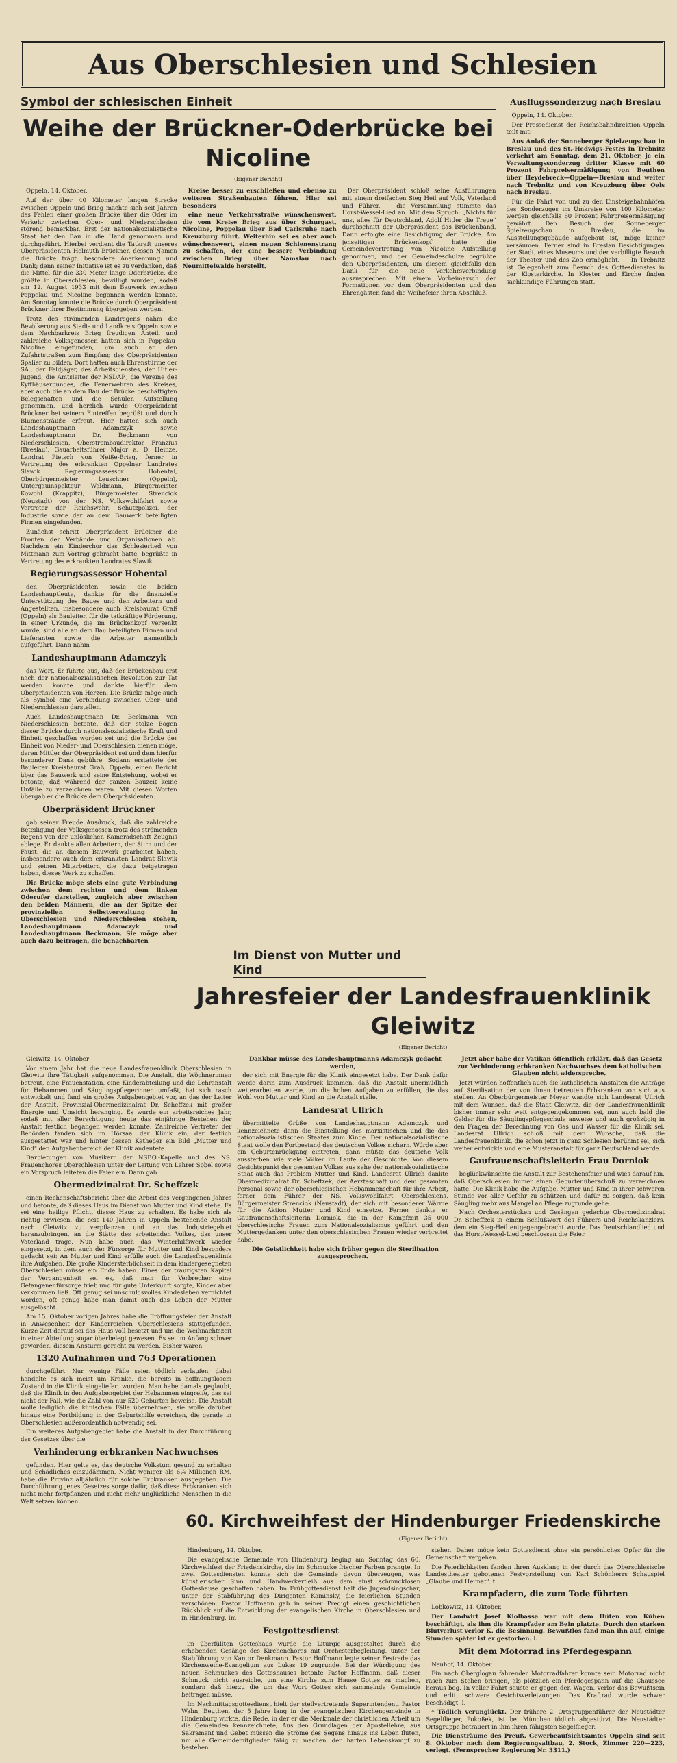Aus Oberschlesien und Schlesien
Symbol der schlesischen Einheit
Weihe der Brückner-Oderbrücke bei Nicoline
(Eigener Bericht)
Oppeln, 14. Oktober.
Auf der über 40 Kilometer langen Strecke zwischen Oppeln und Brieg machte sich seit Jahren das Fehlen einer großen Brücke über die Oder im Verkehr zwischen Ober- und Niederschlesien störend bemerkbar. Erst der nationalsozialistische Staat hat den Bau in die Hand genommen und durchgeführt. Hierbei verdient die Tatkraft unseres Oberpräsidenten Helmuth Brückner, dessen Namen die Brücke trägt, besondere Anerkennung und Dank; denn seiner Initiative ist es zu verdanken, daß die Mittel für die 330 Meter lange Oderbrücke, die größte in Oberschlesien, bewilligt wurden, sodaß am 12. August 1933 mit dem Bauwerk zwischen Poppelau und Nicoline begonnen werden konnte. Am Sonntag konnte die Brücke durch Oberpräsident Brückner ihrer Bestimmung übergeben werden.
Trotz des strömenden Landregens nahm die Bevölkerung aus Stadt- und Landkreis Oppeln sowie dem Nachbarkreis Brieg freudigen Anteil, und zahlreiche Volksgenossen hatten sich in Poppelau-Nicoline eingefunden, um auch an den Zufahrtstraßen zum Empfang des Oberpräsidenten Spalier zu bilden. Dort hatten auch Ehrenstürme der SA., der Feldjäger, des Arbeitsdienstes, der Hitler-Jugend, die Amtsleiter der NSDAP., die Vereine des Kyffhäuserbundes, die Feuerwehren des Kreises, aber auch die an dem Bau der Brücke beschäftigten Belegschaften und die Schulen Aufstellung genommen, und herzlich wurde Oberpräsident Brückner bei seinem Eintreffen begrüßt und durch Blumensträuße erfreut. Hier hatten sich auch Landeshauptmann Adamczyk sowie Landeshauptmann Dr. Beckmann von Niederschlesien, Oberstrombaudirektor Franzius (Breslau), Gauarbeitsführer Major a. D. Heinze, Landrat Pietsch von Neiße-Brieg, ferner in Vertretung des erkrankten Oppelner Landrates Slawik Regierungsassessor Hohental, Oberbürgermeister Leuschner (Oppeln), Untergauinspekteur Waldmann, Bürgermeister Kowohl (Krappitz), Bürgermeister Strenciok (Neustadt) von der NS. Volkswohlfahrt sowie Vertreter der Reichswehr, Schutzpolizei, der Industrie sowie der an dem Bauwerk beteiligten Firmen eingefunden.
Zunächst schritt Oberpräsident Brückner die Fronten der Verbände und Organisationen ab. Nachdem ein Kinderchor das Schlesierlied von Mittmann zum Vortrag gebracht hatte, begrüßte in Vertretung des erkrankten Landrates Slawik
Regierungsassessor Hohental
den Oberpräsidenten sowie die beiden Landeshauptleute, dankte für die finanzielle Unterstützung des Baues und den Arbeitern und Angestellten, insbesondere auch Kreisbaurat Graß (Oppeln) als Bauleiter, für die tatkräftige Förderung. In einer Urkunde, die im Brückenkopf versenkt wurde, sind alle an dem Bau beteiligten Firmen und Lieferanten sowie die Arbeiter namentlich aufgeführt. Dann nahm
Landeshauptmann Adamczyk
das Wort. Er führte aus, daß der Brückenbau erst nach der nationalsozialistischen Revolution zur Tat werden konnte und dankte hierfür dem Oberpräsidenten von Herzen. Die Brücke möge auch als Symbol eine Verbindung zwischen Ober- und Niederschlesien darstellen.
Auch Landeshauptmann Dr. Beckmann von Niederschlesien betonte, daß der stolze Bogen dieser Brücke durch nationalsozialistische Kraft und Einheit geschaffen worden sei und die Brücke der Einheit von Nieder- und Oberschlesien dienen möge, deren Mittler der Oberpräsident sei und dem hierfür besonderer Dank gebühre. Sodann erstattete der Bauleiter Kreisbaurat Graß, Oppeln, einen Bericht über das Bauwerk und seine Entstehung, wobei er betonte, daß während der ganzen Bauzeit keine Unfälle zu verzeichnen waren. Mit diesen Worten übergab er die Brücke dem Oberpräsidenten.
Oberpräsident Brückner
gab seiner Freude Ausdruck, daß die zahlreiche Beteiligung der Volksgenossen trotz des strömenden Regens von der unlöslichen Kameradschaft Zeugnis ablege. Er dankte allen Arbeitern, der Stirn und der Faust, die an diesem Bauwerk gearbeitet haben, insbesondere auch dem erkrankten Landrat Slawik und seinen Mitarbeitern, die dazu beigetragen haben, dieses Werk zu schaffen.
Die Brücke möge stets eine gute Verbindung zwischen dem rechten und dem linken Oderufer darstellen, zugleich aber zwischen den beiden Männern, die an der Spitze der provinziellen Selbstverwaltung in Oberschlesien und Niederschlesien stehen, Landeshauptmann Adamczyk und Landeshauptmann Beckmann. Sie möge aber auch dazu beitragen, die benachbarten
Kreise besser zu erschließen und ebenso zu weiteren Straßenbauten führen. Hier sei besonders
eine neue Verkehrsstraße wünschenswert, die vom Kreise Brieg aus über Schurgast, Nicoline, Poppelau über Bad Carlsruhe nach Kreuzburg führt. Weiterhin sei es aber auch wünschenswert, einen neuen Schienenstrang zu schaffen, der eine bessere Verbindung zwischen Brieg über Namslau nach Neumittelwalde herstellt.
Der Oberpräsident schloß seine Ausführungen mit einem dreifachen Sieg Heil auf Volk, Vaterland und Führer, — die Versammlung stimmte das Horst-Wessel-Lied an. Mit dem Spruch: „Nichts für uns, alles für Deutschland, Adolf Hitler die Treue" durchschnitt der Oberpräsident das Brückenband. Dann erfolgte eine Besichtigung der Brücke. Am jenseitigen Brückenkopf hatte die Gemeindevertretung von Nicoline Aufstellung genommen, und der Gemeindeschulze begrüßte den Oberpräsidenten, um diesem gleichfalls den Dank für die neue Verkehrsverbindung auszusprechen. Mit einem Vorbeimarsch der Formationen vor dem Oberpräsidenten und den Ehrengästen fand die Weihefeier ihren Abschluß.
Ausflugssonderzug nach Breslau
Oppeln, 14. Oktober.
Der Pressedienst der Reichsbahndirektion Oppeln teilt mit:
Aus Anlaß der Sonneberger Spielzeugschau in Breslau und des St.-Hedwigs-Festes in Trebnitz verkehrt am Sonntag, dem 21. Oktober, je ein Verwaltungssonderzug dritter Klasse mit 60 Prozent Fahrpreisermäßigung von Beuthen über Heydebreck—Oppeln—Breslau und weiter nach Trebnitz und von Kreuzburg über Oels nach Breslau.
Für die Fahrt von und zu den Einsteigebahnhöfen des Sonderzuges im Umkreise von 100 Kilometer werden gleichfalls 60 Prozent Fahrpreisermäßigung gewährt. Den Besuch der Sonneberger Spielzeugschau in Breslau, die im Ausstellungsgebäude aufgebaut ist, möge keiner versäumen. Ferner sind in Breslau Besichtigungen der Stadt, eines Museums und der verbilligte Besuch der Theater und des Zoo ermöglicht. — In Trebnitz ist Gelegenheit zum Besuch des Gottesdienstes in der Klosterkirche. In Kloster und Kirche finden sachkundige Führungen statt.
Im Dienst von Mutter und Kind
Jahresfeier der Landesfrauenklinik Gleiwitz
(Eigener Bericht)
Gleiwitz, 14. Oktober
Vor einem Jahr hat die neue Landesfrauenklinik Oberschlesien in Gleiwitz ihre Tätigkeit aufgenommen. Die Anstalt, die Wöchnerinnen betreut, eine Frauenstation, eine Kinderabteilung und die Lehranstalt für Hebammen und Säuglingspflegerinnen umfaßt, hat sich rasch entwickelt und fand ein großes Aufgabengebiet vor, an das der Leiter der Anstalt, Provinzial-Obermedizinalrat Dr. Scheffzek mit großer Energie und Umsicht heranging. Es wurde ein arbeitsreiches Jahr, sodaß mit aller Berechtigung heute das einjährige Bestehen der Anstalt festlich begangen werden konnte. Zahlreiche Vertreter der Behörden fanden sich im Hörsaal der Klinik ein, der festlich ausgestattet war und hinter dessen Katheder ein Bild „Mutter und Kind" den Aufgabenbereich der Klinik andeutete.
Darbietungen von Musikern der NSBO.-Kapelle und des NS. Frauenchores Oberschlesien unter der Leitung von Lehrer Sobel sowie ein Vorspruch leiteten die Feier ein. Dann gab
Obermedizinalrat Dr. Scheffzek
einen Rechenschaftsbericht über die Arbeit des vergangenen Jahres und betonte, daß dieses Haus im Dienst von Mutter und Kind stehe. Es sei eine heilige Pflicht, dieses Haus zu erhalten. Es habe sich als richtig erwiesen, die seit 140 Jahren in Oppeln bestehende Anstalt nach Gleiwitz zu verpflanzen und an das Industriegebiet heranzubringen, an die Stätte des arbeitenden Volkes, das unser Vaterland trage. Nun habe auch das Winterhilfswerk wieder eingesetzt, in dem auch der Fürsorge für Mutter und Kind besonders gedacht sei: An Mutter und Kind erfülle auch die Landesfrauenklinik ihre Aufgaben. Die große Kindersterblichkeit in dem kindergesegneten Oberschlesien müsse ein Ende haben. Eines der traurigsten Kapitel der Vergangenheit sei es, daß man für Verbrecher eine Gefangenenfürsorge trieb und für gute Unterkunft sorgte, Kinder aber verkommen ließ. Oft genug sei unschuldsvolles Kindesleben vernichtet worden, oft genug habe man damit auch das Leben der Mutter ausgelöscht.
Am 15. Oktober vorigen Jahres habe die Eröffnungsfeier der Anstalt in Anwesenheit der Kinderreichen Oberschlesiens stattgefunden. Kurze Zeit darauf sei das Haus voll besetzt und um die Weihnachtszeit in einer Abteilung sogar überbelegt gewesen. Es sei im Anfang schwer geworden, diesem Ansturm gerecht zu werden. Bisher waren
1320 Aufnahmen und 763 Operationen
durchgeführt. Nur wenige Fälle seien tödlich verlaufen; dabei handelte es sich meist um Kranke, die bereits in hoffnungslosem Zustand in die Klinik eingeliefert wurden. Man habe damals geglaubt, daß die Klinik in den Aufgabengebiet der Hebammen eingreife, das sei nicht der Fall, wie die Zahl von nur 520 Geburten beweise. Die Anstalt wolle lediglich die klinischen Fälle übernehmen, sie wolle darüber hinaus eine Fortbildung in der Geburtshilfe erreichen, die gerade in Oberschlesien außerordentlich notwendig sei.
Ein weiteres Aufgabengebiet habe die Anstalt in der Durchführung des Gesetzes über die
Verhinderung erbkranken Nachwuchses
gefunden. Hier gelte es, das deutsche Volkstum gesund zu erhalten und Schädliches einzudämmen. Nicht weniger als 6¼ Millionen RM. habe die Provinz alljährlich für solche Erbkranken ausgegeben. Die Durchführung jenes Gesetzes sorge dafür, daß diese Erbkranken sich nicht mehr fortpflanzen und nicht mehr unglückliche Menschen in die Welt setzen können.
Dankbar müsse des Landeshauptmanns Adamczyk gedacht werden,
der sich mit Energie für die Klinik eingesetzt habe. Der Dank dafür werde darin zum Ausdruck kommen, daß die Anstalt unermüdlich weiterarbeiten werde, um die hohen Aufgaben zu erfüllen, die das Wohl von Mutter und Kind an die Anstalt stelle.
Landesrat Ullrich
übermittelte Grüße von Landeshauptmann Adamczyk und kennzeichnete dann die Einstellung des marxistischen und die des nationalsozialistischen Staates zum Kinde. Der nationalsozialistische Staat wolle den Fortbestand des deutschen Volkes sichern. Würde aber ein Geburtenrückgang eintreten, dann müßte das deutsche Volk aussterben wie viele Völker im Laufe der Geschichte. Von diesem Gesichtspunkt des gesamten Volkes aus sehe der nationalsozialistische Staat auch das Problem Mutter und Kind. Landesrat Ullrich dankte Obermedizinalrat Dr. Scheffzek, der Aerzteschaft und dem gesamten Personal sowie der oberschlesischen Hebammenschaft für ihre Arbeit, ferner dem Führer der NS. Volkswohlfahrt Oberschlesiens, Bürgermeister Strenciok (Neustadt), der sich mit besonderer Wärme für die Aktion Mutter und Kind einsetze. Ferner dankte er Gaufrauenschaftsleiterin Dorniok, die in der Kampfzeit 35 000 oberschlesische Frauen zum Nationalsozialismus geführt und den Muttergedanken unter den oberschlesischen Frauen wieder verbreitet habe.
Die Geistlichkeit habe sich früher gegen die Sterilisation ausgesprochen.
Jetzt aber habe der Vatikan öffentlich erklärt, daß das Gesetz zur Verhinderung erbkranken Nachwuchses dem katholischen Glauben nicht widerspreche.
Jetzt würden hoffentlich auch die katholischen Anstalten die Anträge auf Sterilisation der von ihnen betreuten Erbkranken von sich aus stellen. An Oberbürgermeister Meyer wandte sich Landesrat Ullrich mit dem Wunsch, daß die Stadt Gleiwitz, die der Landesfrauenklinik bisher immer sehr weit entgegengekommen sei, nun auch bald die Gelder für die Säuglingspflegeschule anweise und auch großzügig in den Fragen der Berechnung von Gas und Wasser für die Klinik sei. Landesrat Ullrich schloß mit dem Wunsche, daß die Landesfrauenklinik, die schon jetzt in ganz Schlesien berühmt sei, sich weiter entwickle und eine Musteranstalt für ganz Deutschland werde.
Gaufrauenschaftsleiterin Frau Dorniok
beglückwünschte die Anstalt zur Bestehensfeier und wies darauf hin, daß Oberschlesien immer einen Geburtenüberschuß zu verzeichnen hatte. Die Klinik habe die Aufgabe, Mutter und Kind in ihrer schweren Stunde vor aller Gefahr zu schützen und dafür zu sorgen, daß kein Säugling mehr aus Mangel an Pflege zugrunde gehe.
Nach Orchesterstücken und Gesängen gedachte Obermedizinalrat Dr. Scheffzek in einem Schlußwort des Führers und Reichskanzlers, dem ein Sieg-Heil entgegengebracht wurde. Das Deutschlandlied und das Horst-Wessel-Lied beschlossen die Feier.
60. Kirchweihfest der Hindenburger Friedenskirche
(Eigener Bericht)
Hindenburg, 14. Oktober.
Die evangelische Gemeinde von Hindenburg beging am Sonntag das 60. Kirchweihfest der Friedenskirche, die im Schmucke frischer Farben prangte. In zwei Gottesdiensten konnte sich die Gemeinde davon überzeugen, was künstlerischer Sinn und Handwerkerfleiß aus dem einst schmucklosen Gotteshause geschaffen haben. Im Frühgottesdienst half die Jugendsingschar, unter der Stabführung des Dirigenten Kaminsky, die feierlichen Stunden verschönen. Pastor Hoffmann gab in seiner Predigt einen geschichtlichen Rückblick auf die Entwicklung der evangelischen Kirche in Oberschlesien und in Hindenburg. Im
Festgottesdienst
im überfüllten Gotteshaus wurde die Liturgie ausgestaltet durch die erhebenden Gesänge des Kirchenchores mit Orchesterbegleitung, unter der Stabführung von Kantor Denkmann. Pastor Hoffmann legte seiner Festrede das Kirchenweihe-Evangelium aus Lukas 19 zugrunde. Bei der Würdigung des neuen Schmuckes des Gotteshauses betonte Pastor Hoffmann, daß dieser Schmuck nicht ausreiche, um eine Kirche zum Hause Gottes zu machen, sondern daß hierzu die um das Wort Gottes sich sammelnde Gemeinde beitragen müsse.
Im Nachmittagsgottesdienst hielt der stellvertretende Superintendent, Pastor Wahn, Beuthen, der 5 Jahre lang in der evangelischen Kirchengemeinde in Hindenburg wirkte, die Rede, in der er die Merkmale der christlichen Arbeit um die Gemeinden kennzeichnete; Aus den Grundlagen der Apostellehre, aus Sakrament und Gebet müssen die Ströme des Segens hinaus ins Leben fluten, um alle Gemeindemitglieder fähig zu machen, den harten Lebenskampf zu bestehen.
stehen. Daher möge kein Gottesdienst ohne ein persönliches Opfer für die Gemeinschaft vergehen.
Die Feierlichkeiten fanden ihren Ausklang in der durch das Oberschlesische Landestheater gebotenen Festvorstellung von Karl Schönherrs Schauspiel „Glaube und Heimat". t.
Krampfadern, die zum Tode führten
Lobkowitz, 14. Oktober.
Der Landwirt Josef Kiolbassa war mit dem Hüten von Kühen beschäftigt, als ihm die Krampfader am Bein platzte. Durch den starken Blutverlust verlor K. die Besinnung. Bewußtlos fand man ihn auf, einige Stunden später ist er gestorben. l.
Mit dem Motorrad ins Pferdegespann
Neuhof, 14. Oktober.
Ein nach Oberglogau fahrender Motorradfahrer konnte sein Motorrad nicht rasch zum Stehen bringen, als plötzlich ein Pferdegespann auf die Chaussee heraus bog. In voller Fahrt sauste er gegen den Wagen, verlor das Bewußtsein und erlitt schwere Gesichtsverletzungen. Das Kraftrad wurde schwer beschädigt. l.
* Tödlich verunglückt. Der frühere 2. Ortsgruppenführer der Neustädter Segelflieger, Pokoßek, ist bei München tödlich abgestürzt. Die Neustädter Ortsgruppe betrauert in ihm ihren fähigsten Segelflieger.
Die Diensträume des Preuß. Gewerbeaufsichtsamtes Oppeln sind seit 8. Oktober nach dem Regierungsaltbau, 2. Stock, Zimmer 220—223, verlegt. (Fernsprecher Regierung Nr. 3311.)